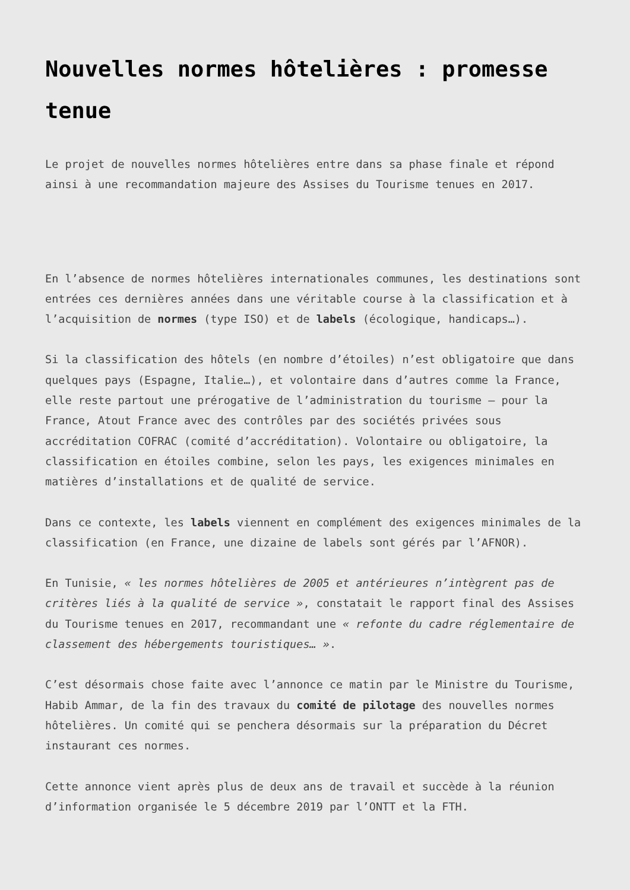Nouvelles normes hôtelières : promesse tenue
Le projet de nouvelles normes hôtelières entre dans sa phase finale et répond ainsi à une recommandation majeure des Assises du Tourisme tenues en 2017.
En l’absence de normes hôtelières internationales communes, les destinations sont entrées ces dernières années dans une véritable course à la classification et à l’acquisition de normes (type ISO) et de labels (écologique, handicaps…).
Si la classification des hôtels (en nombre d’étoiles) n’est obligatoire que dans quelques pays (Espagne, Italie…), et volontaire dans d’autres comme la France, elle reste partout une prérogative de l’administration du tourisme – pour la France, Atout France avec des contrôles par des sociétés privées sous accréditation COFRAC (comité d’accréditation). Volontaire ou obligatoire, la classification en étoiles combine, selon les pays, les exigences minimales en matières d’installations et de qualité de service.
Dans ce contexte, les labels viennent en complément des exigences minimales de la classification (en France, une dizaine de labels sont gérés par l’AFNOR).
En Tunisie, « les normes hôtelières de 2005 et antérieures n’intègrent pas de critères liés à la qualité de service », constatait le rapport final des Assises du Tourisme tenues en 2017, recommandant une « refonte du cadre réglementaire de classement des hébergements touristiques… ».
C’est désormais chose faite avec l’annonce ce matin par le Ministre du Tourisme, Habib Ammar, de la fin des travaux du comité de pilotage des nouvelles normes hôtelières. Un comité qui se penchera désormais sur la préparation du Décret instaurant ces normes.
Cette annonce vient après plus de deux ans de travail et succède à la réunion d’information organisée le 5 décembre 2019 par l’ONTT et la FTH.